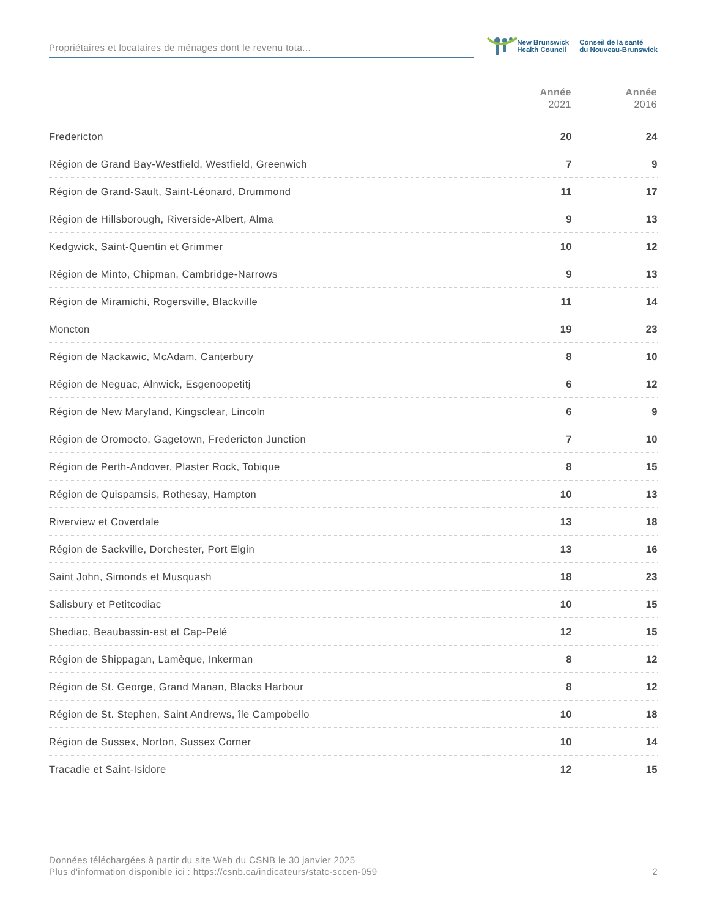Propriétaires et locataires de ménages dont le revenu tota...
New Brunswick
Health Council
Conseil de la santé
du Nouveau-Brunswick
| | Année 2021 | Année 2016 |
| --- | --- | --- |
| Fredericton | 20 | 24 |
| Région de Grand Bay-Westfield, Westfield, Greenwich | 7 | 9 |
| Région de Grand-Sault, Saint-Léonard, Drummond | 11 | 17 |
| Région de Hillsborough, Riverside-Albert, Alma | 9 | 13 |
| Kedgwick, Saint-Quentin et Grimmer | 10 | 12 |
| Région de Minto, Chipman, Cambridge-Narrows | 9 | 13 |
| Région de Miramichi, Rogersville, Blackville | 11 | 14 |
| Moncton | 19 | 23 |
| Région de Nackawic, McAdam, Canterbury | 8 | 10 |
| Région de Neguac, Alnwick, Esgenoopetitj | 6 | 12 |
| Région de New Maryland, Kingsclear, Lincoln | 6 | 9 |
| Région de Oromocto, Gagetown, Fredericton Junction | 7 | 10 |
| Région de Perth-Andover, Plaster Rock, Tobique | 8 | 15 |
| Région de Quispamsis, Rothesay, Hampton | 10 | 13 |
| Riverview et Coverdale | 13 | 18 |
| Région de Sackville, Dorchester, Port Elgin | 13 | 16 |
| Saint John, Simonds et Musquash | 18 | 23 |
| Salisbury et Petitcodiac | 10 | 15 |
| Shediac, Beaubassin-est et Cap-Pelé | 12 | 15 |
| Région de Shippagan, Lamèque, Inkerman | 8 | 12 |
| Région de St. George, Grand Manan, Blacks Harbour | 8 | 12 |
| Région de St. Stephen, Saint Andrews, île Campobello | 10 | 18 |
| Région de Sussex, Norton, Sussex Corner | 10 | 14 |
| Tracadie et Saint-Isidore | 12 | 15 |
Données téléchargées à partir du site Web du CSNB le 30 janvier 2025
Plus d'information disponible ici : https://csnb.ca/indicateurs/statc-sccen-059
2